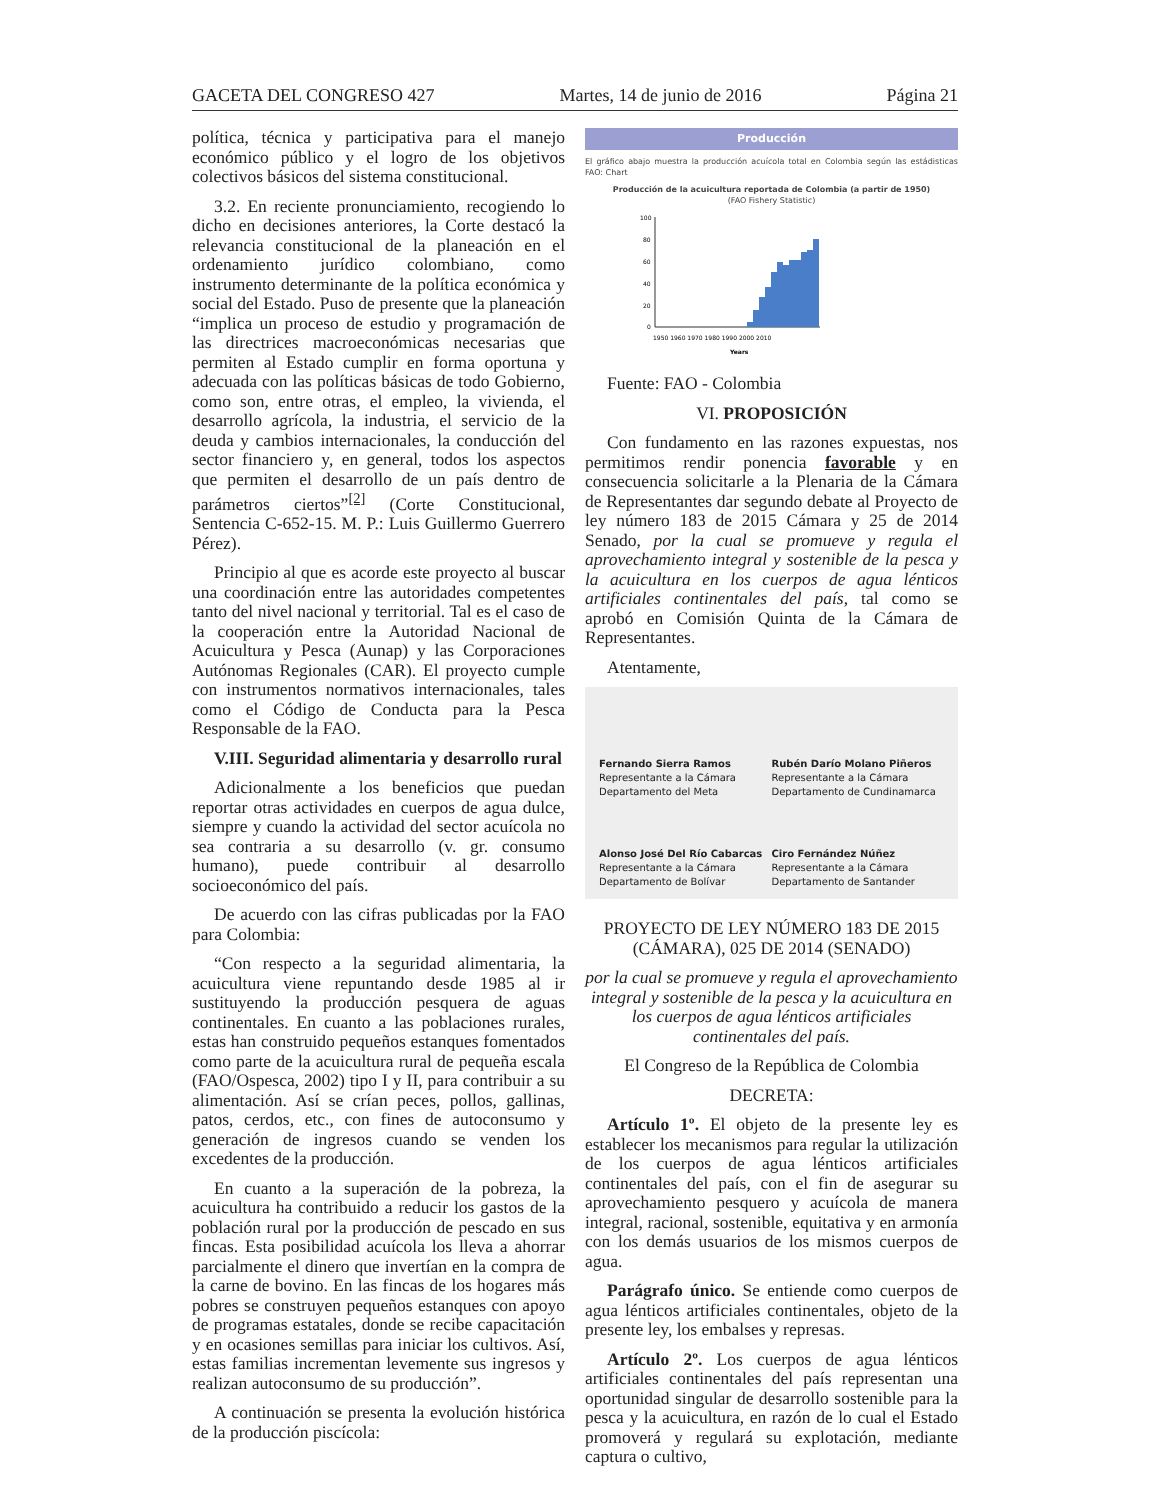GACETA DEL CONGRESO 427 Martes, 14 de junio de 2016 Página 21
política, técnica y participativa para el manejo económico público y el logro de los objetivos colectivos básicos del sistema constitucional.
3.2. En reciente pronunciamiento, recogiendo lo dicho en decisiones anteriores, la Corte destacó la relevancia constitucional de la planeación en el ordenamiento jurídico colombiano, como instrumento determinante de la política económica y social del Estado. Puso de presente que la planeación “implica un proceso de estudio y programación de las directrices macroeconómicas necesarias que permiten al Estado cumplir en forma oportuna y adecuada con las políticas básicas de todo Gobierno, como son, entre otras, el empleo, la vivienda, el desarrollo agrícola, la industria, el servicio de la deuda y cambios internacionales, la conducción del sector financiero y, en general, todos los aspectos que permiten el desarrollo de un país dentro de parámetros ciertos”<sup>[2]</sup> (Corte Constitucional, Sentencia C-652-15. M. P.: Luis Guillermo Guerrero Pérez).
Principio al que es acorde este proyecto al buscar una coordinación entre las autoridades competentes tanto del nivel nacional y territorial. Tal es el caso de la cooperación entre la Autoridad Nacional de Acuicultura y Pesca (Aunap) y las Corporaciones Autónomas Regionales (CAR). El proyecto cumple con instrumentos normativos internacionales, tales como el Código de Conducta para la Pesca Responsable de la FAO.
V.III. Seguridad alimentaria y desarrollo rural
Adicionalmente a los beneficios que puedan reportar otras actividades en cuerpos de agua dulce, siempre y cuando la actividad del sector acuícola no sea contraria a su desarrollo (v. gr. consumo humano), puede contribuir al desarrollo socioeconómico del país.
De acuerdo con las cifras publicadas por la FAO para Colombia:
“Con respecto a la seguridad alimentaria, la acuicultura viene repuntando desde 1985 al ir sustituyendo la producción pesquera de aguas continentales. En cuanto a las poblaciones rurales, estas han construido pequeños estanques fomentados como parte de la acuicultura rural de pequeña escala (FAO/Ospesca, 2002) tipo I y II, para contribuir a su alimentación. Así se crían peces, pollos, gallinas, patos, cerdos, etc., con fines de autoconsumo y generación de ingresos cuando se venden los excedentes de la producción.
En cuanto a la superación de la pobreza, la acuicultura ha contribuido a reducir los gastos de la población rural por la producción de pescado en sus fincas. Esta posibilidad acuícola los lleva a ahorrar parcialmente el dinero que invertían en la compra de la carne de bovino. En las fincas de los hogares más pobres se construyen pequeños estanques con apoyo de programas estatales, donde se recibe capacitación y en ocasiones semillas para iniciar los cultivos. Así, estas familias incrementan levemente sus ingresos y realizan autoconsumo de su producción”.
A continuación se presenta la evolución histórica de la producción piscícola:
Producción
El gráfico abajo muestra la producción acuícola total en Colombia según las estádisticas FAO: Chart
Producción de la acuicultura reportada de Colombia (a partir de 1950)
(FAO Fishery Statistic)
100
80
60
40
20
0
1950 1960 1970 1980 1990 2000 2010
Years
Fuente: FAO - Colombia
VI. PROPOSICIÓN
Con fundamento en las razones expuestas, nos permitimos rendir ponencia favorable y en consecuencia solicitarle a la Plenaria de la Cámara de Representantes dar segundo debate al Proyecto de ley número 183 de 2015 Cámara y 25 de 2014 Senado, por la cual se promueve y regula el aprovechamiento integral y sostenible de la pesca y la acuicultura en los cuerpos de agua lénticos artificiales continentales del país, tal como se aprobó en Comisión Quinta de la Cámara de Representantes.
Atentamente,
Fernando Sierra Ramos
Representante a la Cámara
Departamento del Meta
Rubén Darío Molano Piñeros
Representante a la Cámara
Departamento de Cundinamarca
Alonso José Del Río Cabarcas
Representante a la Cámara
Departamento de Bolívar
Ciro Fernández Núñez
Representante a la Cámara
Departamento de Santander
PROYECTO DE LEY NÚMERO 183 DE 2015 (CÁMARA), 025 DE 2014 (SENADO)
por la cual se promueve y regula el aprovechamiento integral y sostenible de la pesca y la acuicultura en los cuerpos de agua lénticos artificiales continentales del país.
El Congreso de la República de Colombia
DECRETA:
Artículo 1º. El objeto de la presente ley es establecer los mecanismos para regular la utilización de los cuerpos de agua lénticos artificiales continentales del país, con el fin de asegurar su aprovechamiento pesquero y acuícola de manera integral, racional, sostenible, equitativa y en armonía con los demás usuarios de los mismos cuerpos de agua.
Parágrafo único. Se entiende como cuerpos de agua lénticos artificiales continentales, objeto de la presente ley, los embalses y represas.
Artículo 2º. Los cuerpos de agua lénticos artificiales continentales del país representan una oportunidad singular de desarrollo sostenible para la pesca y la acuicultura, en razón de lo cual el Estado promoverá y regulará su explotación, mediante captura o cultivo,